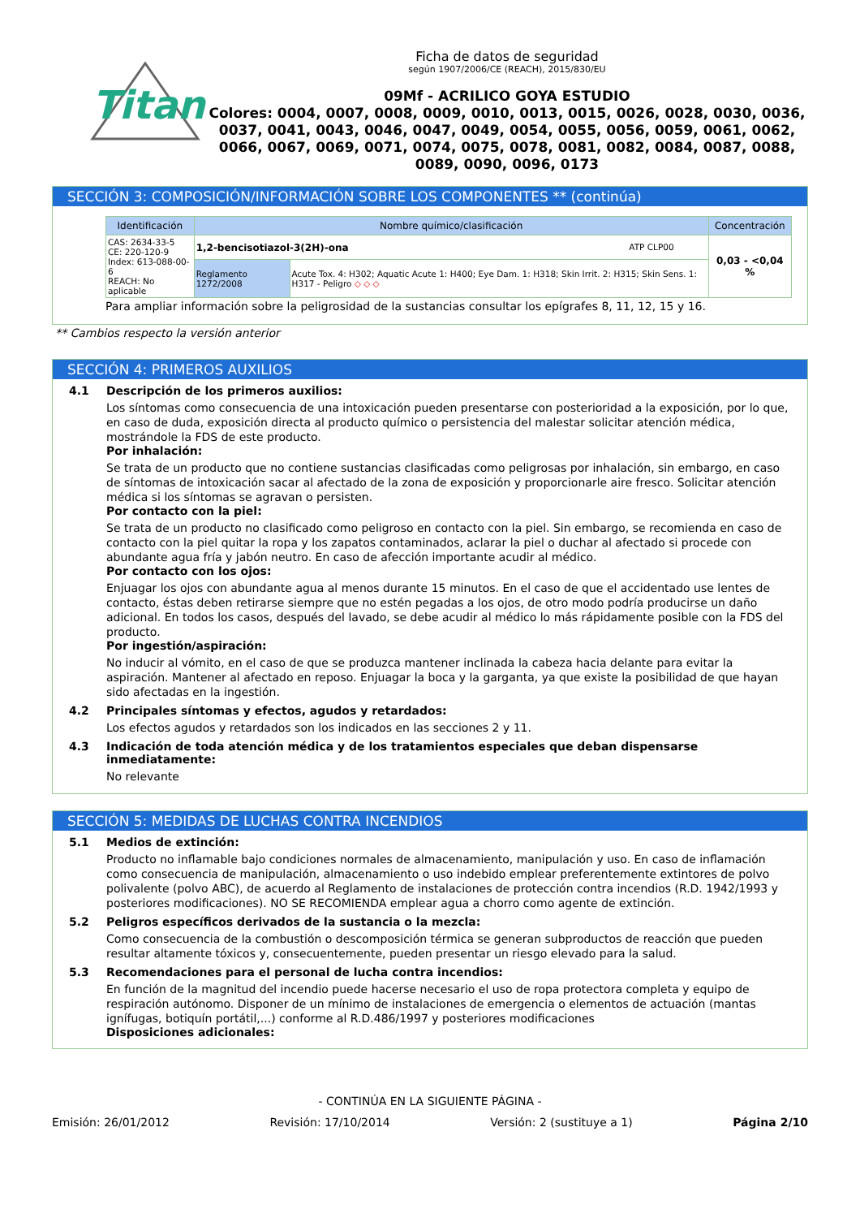Titan
Ficha de datos de seguridad
según 1907/2006/CE (REACH), 2015/830/EU
09Mf - ACRILICO GOYA ESTUDIO
Colores: 0004, 0007, 0008, 0009, 0010, 0013, 0015, 0026, 0028, 0030, 0036, 0037, 0041, 0043, 0046, 0047, 0049, 0054, 0055, 0056, 0059, 0061, 0062, 0066, 0067, 0069, 0071, 0074, 0075, 0078, 0081, 0082, 0084, 0087, 0088, 0089, 0090, 0096, 0173
SECCIÓN 3: COMPOSICIÓN/INFORMACIÓN SOBRE LOS COMPONENTES ** (continúa)
| Identificación | Nombre químico/clasificación | | Concentración |
| --- | --- | --- | --- |
| CAS: 2634-33-5 CE: 220-120-9 Index: 613-088-00-6 REACH: No aplicable | 1,2-bencisotiazol-3(2H)-ona ATP CLP00 | | 0,03 - <0,04 % |
| | Reglamento 1272/2008 | Acute Tox. 4: H302; Aquatic Acute 1: H400; Eye Dam. 1: H318; Skin Irrit. 2: H315; Skin Sens. 1: H317 - Peligro ◇ ◇ ◇ | |
Para ampliar información sobre la peligrosidad de la sustancias consultar los epígrafes 8, 11, 12, 15 y 16.
** Cambios respecto la versión anterior
SECCIÓN 4: PRIMEROS AUXILIOS
4.1 Descripción de los primeros auxilios:
Los síntomas como consecuencia de una intoxicación pueden presentarse con posterioridad a la exposición, por lo que, en caso de duda, exposición directa al producto químico o persistencia del malestar solicitar atención médica, mostrándole la FDS de este producto.
Por inhalación:
Se trata de un producto que no contiene sustancias clasificadas como peligrosas por inhalación, sin embargo, en caso de síntomas de intoxicación sacar al afectado de la zona de exposición y proporcionarle aire fresco. Solicitar atención médica si los síntomas se agravan o persisten.
Por contacto con la piel:
Se trata de un producto no clasificado como peligroso en contacto con la piel. Sin embargo, se recomienda en caso de contacto con la piel quitar la ropa y los zapatos contaminados, aclarar la piel o duchar al afectado si procede con abundante agua fría y jabón neutro. En caso de afección importante acudir al médico.
Por contacto con los ojos:
Enjuagar los ojos con abundante agua al menos durante 15 minutos. En el caso de que el accidentado use lentes de contacto, éstas deben retirarse siempre que no estén pegadas a los ojos, de otro modo podría producirse un daño adicional. En todos los casos, después del lavado, se debe acudir al médico lo más rápidamente posible con la FDS del producto.
Por ingestión/aspiración:
No inducir al vómito, en el caso de que se produzca mantener inclinada la cabeza hacia delante para evitar la aspiración. Mantener al afectado en reposo. Enjuagar la boca y la garganta, ya que existe la posibilidad de que hayan sido afectadas en la ingestión.
4.2 Principales síntomas y efectos, agudos y retardados:
Los efectos agudos y retardados son los indicados en las secciones 2 y 11.
4.3 Indicación de toda atención médica y de los tratamientos especiales que deban dispensarse inmediatamente:
No relevante
SECCIÓN 5: MEDIDAS DE LUCHAS CONTRA INCENDIOS
5.1 Medios de extinción:
Producto no inflamable bajo condiciones normales de almacenamiento, manipulación y uso. En caso de inflamación como consecuencia de manipulación, almacenamiento o uso indebido emplear preferentemente extintores de polvo polivalente (polvo ABC), de acuerdo al Reglamento de instalaciones de protección contra incendios (R.D. 1942/1993 y posteriores modificaciones). NO SE RECOMIENDA emplear agua a chorro como agente de extinción.
5.2 Peligros específicos derivados de la sustancia o la mezcla:
Como consecuencia de la combustión o descomposición térmica se generan subproductos de reacción que pueden resultar altamente tóxicos y, consecuentemente, pueden presentar un riesgo elevado para la salud.
5.3 Recomendaciones para el personal de lucha contra incendios:
En función de la magnitud del incendio puede hacerse necesario el uso de ropa protectora completa y equipo de respiración autónomo. Disponer de un mínimo de instalaciones de emergencia o elementos de actuación (mantas ignífugas, botiquín portátil,...) conforme al R.D.486/1997 y posteriores modificaciones
Disposiciones adicionales:
- CONTINÚA EN LA SIGUIENTE PÁGINA -
Emisión: 26/01/2012 Revisión: 17/10/2014 Versión: 2 (sustituye a 1) Página 2/10